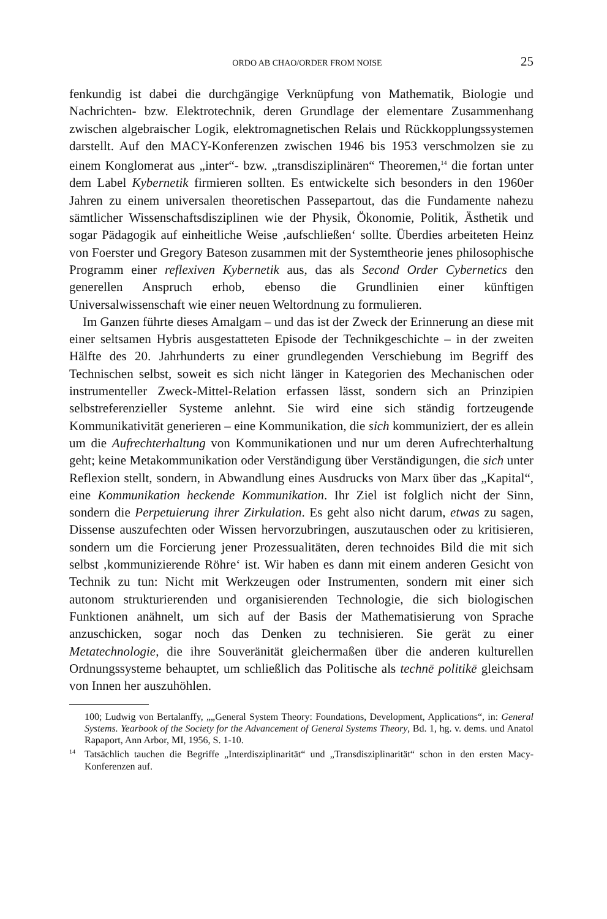ORDO AB CHAO/ORDER FROM NOISE 25
fenkundig ist dabei die durchgängige Verknüpfung von Mathematik, Biologie und Nachrichten- bzw. Elektrotechnik, deren Grundlage der elementare Zusammenhang zwischen algebraischer Logik, elektromagnetischen Relais und Rückkopplungssystemen darstellt. Auf den MACY-Konferenzen zwischen 1946 bis 1953 verschmolzen sie zu einem Konglomerat aus „inter“- bzw. „transdisziplinären“ Theoremen,<sup>14</sup> die fortan unter dem Label Kybernetik firmieren sollten. Es entwickelte sich besonders in den 1960er Jahren zu einem universalen theoretischen Passepartout, das die Fundamente nahezu sämtlicher Wissenschaftsdisziplinen wie der Physik, Ökonomie, Politik, Ästhetik und sogar Pädagogik auf einheitliche Weise ‚aufschließen‘ sollte. Überdies arbeiteten Heinz von Foerster und Gregory Bateson zusammen mit der Systemtheorie jenes philosophische Programm einer reflexiven Kybernetik aus, das als Second Order Cybernetics den generellen Anspruch erhob, ebenso die Grundlinien einer künftigen Universalwissenschaft wie einer neuen Weltordnung zu formulieren.
Im Ganzen führte dieses Amalgam – und das ist der Zweck der Erinnerung an diese mit einer seltsamen Hybris ausgestatteten Episode der Technikgeschichte – in der zweiten Hälfte des 20. Jahrhunderts zu einer grundlegenden Verschiebung im Begriff des Technischen selbst, soweit es sich nicht länger in Kategorien des Mechanischen oder instrumenteller Zweck-Mittel-Relation erfassen lässt, sondern sich an Prinzipien selbstreferenzieller Systeme anlehnt. Sie wird eine sich ständig fortzeugende Kommunikativität generieren – eine Kommunikation, die sich kommuniziert, der es allein um die Aufrechterhaltung von Kommunikationen und nur um deren Aufrechterhaltung geht; keine Metakommunikation oder Verständigung über Verständigungen, die sich unter Reflexion stellt, sondern, in Abwandlung eines Ausdrucks von Marx über das „Kapital“, eine Kommunikation heckende Kommunikation. Ihr Ziel ist folglich nicht der Sinn, sondern die Perpetuierung ihrer Zirkulation. Es geht also nicht darum, etwas zu sagen, Dissense auszufechten oder Wissen hervorzubringen, auszutauschen oder zu kritisieren, sondern um die Forcierung jener Prozessualitäten, deren technoides Bild die mit sich selbst ‚kommunizierende Röhre‘ ist. Wir haben es dann mit einem anderen Gesicht von Technik zu tun: Nicht mit Werkzeugen oder Instrumenten, sondern mit einer sich autonom strukturierenden und organisierenden Technologie, die sich biologischen Funktionen anähnelt, um sich auf der Basis der Mathematisierung von Sprache anzuschicken, sogar noch das Denken zu technisieren. Sie gerät zu einer Metatechnologie, die ihre Souveränität gleichermaßen über die anderen kulturellen Ordnungssysteme behauptet, um schließlich das Politische als technē politikē gleichsam von Innen her auszuhöhlen.
100; Ludwig von Bertalanffy, „„General System Theory: Foundations, Development, Applications“, in: General Systems. Yearbook of the Society for the Advancement of General Systems Theory, Bd. 1, hg. v. dems. und Anatol Rapaport, Ann Arbor, MI, 1956, S. 1-10.
<sup>14</sup> Tatsächlich tauchen die Begriffe „Interdisziplinarität“ und „Transdisziplinarität“ schon in den ersten Macy-Konferenzen auf.